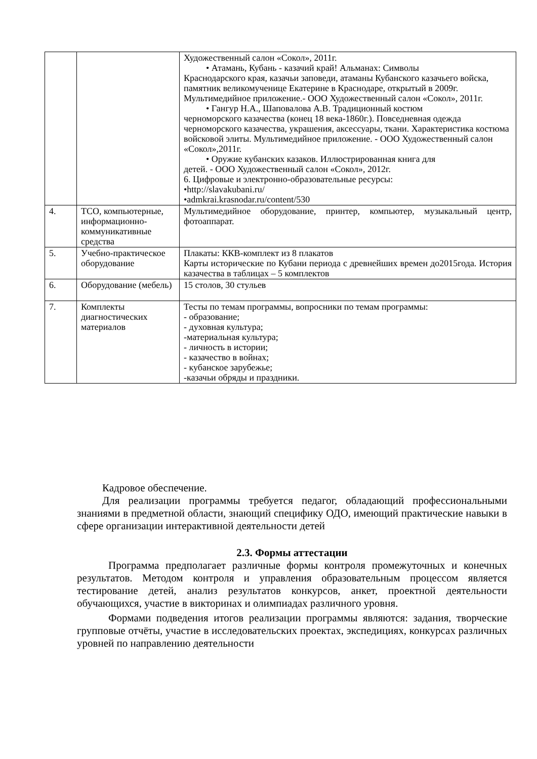| | | Художественный салон «Сокол», 2011г. • Атамань, Кубань - казачий край! Альманах: Символы Краснодарского края, казачьи заповеди, атаманы Кубанского казачьего войска, памятник великомученице Екатерине в Краснодаре, открытый в 2009г. Мультимедийное приложение.- ООО Художественный салон «Сокол», 2011г. • Гангур Н.А., Шаповалова А.В. Традиционный костюм черноморского казачества (конец 18 века-1860г.). Повседневная одежда черноморского казачества, украшения, аксессуары, ткани. Характеристика костюма войсковой элиты. Мультимедийное приложение. - ООО Художественный салон «Сокол»,2011г. • Оружие кубанских казаков. Иллюстрированная книга для детей. - ООО Художественный салон «Сокол», 2012г. 6. Цифровые и электронно-образовательные ресурсы: •http://slavakubani.ru/ •admkrai.krasnodar.ru/content/530 |
| 4. | ТСО, компьютерные, информационно-коммуникативные средства | Мультимедийное оборудование, принтер, компьютер, музыкальный центр, фотоаппарат. |
| 5. | Учебно-практическое оборудование | Плакаты: ККВ-комплект из 8 плакатов Карты исторические по Кубани периода с древнейших времен до2015года. История казачества в таблицах – 5 комплектов |
| 6. | Оборудование (мебель) | 15 столов, 30 стульев |
| 7. | Комплекты диагностических материалов | Тесты по темам программы, вопросники по темам программы: - образование; - духовная культура; -материальная культура; - личность в истории; - казачество в войнах; - кубанское зарубежье; -казачьи обряды и праздники. |
Кадровое обеспечение.
Для реализации программы требуется педагог, обладающий профессиональными знаниями в предметной области, знающий специфику ОДО, имеющий практические навыки в сфере организации интерактивной деятельности детей
2.3. Формы аттестации
Программа предполагает различные формы контроля промежуточных и конечных результатов. Методом контроля и управления образовательным процессом является тестирование детей, анализ результатов конкурсов, анкет, проектной деятельности обучающихся, участие в викторинах и олимпиадах различного уровня.
Формами подведения итогов реализации программы являются: задания, творческие групповые отчёты, участие в исследовательских проектах, экспедициях, конкурсах различных уровней по направлению деятельности